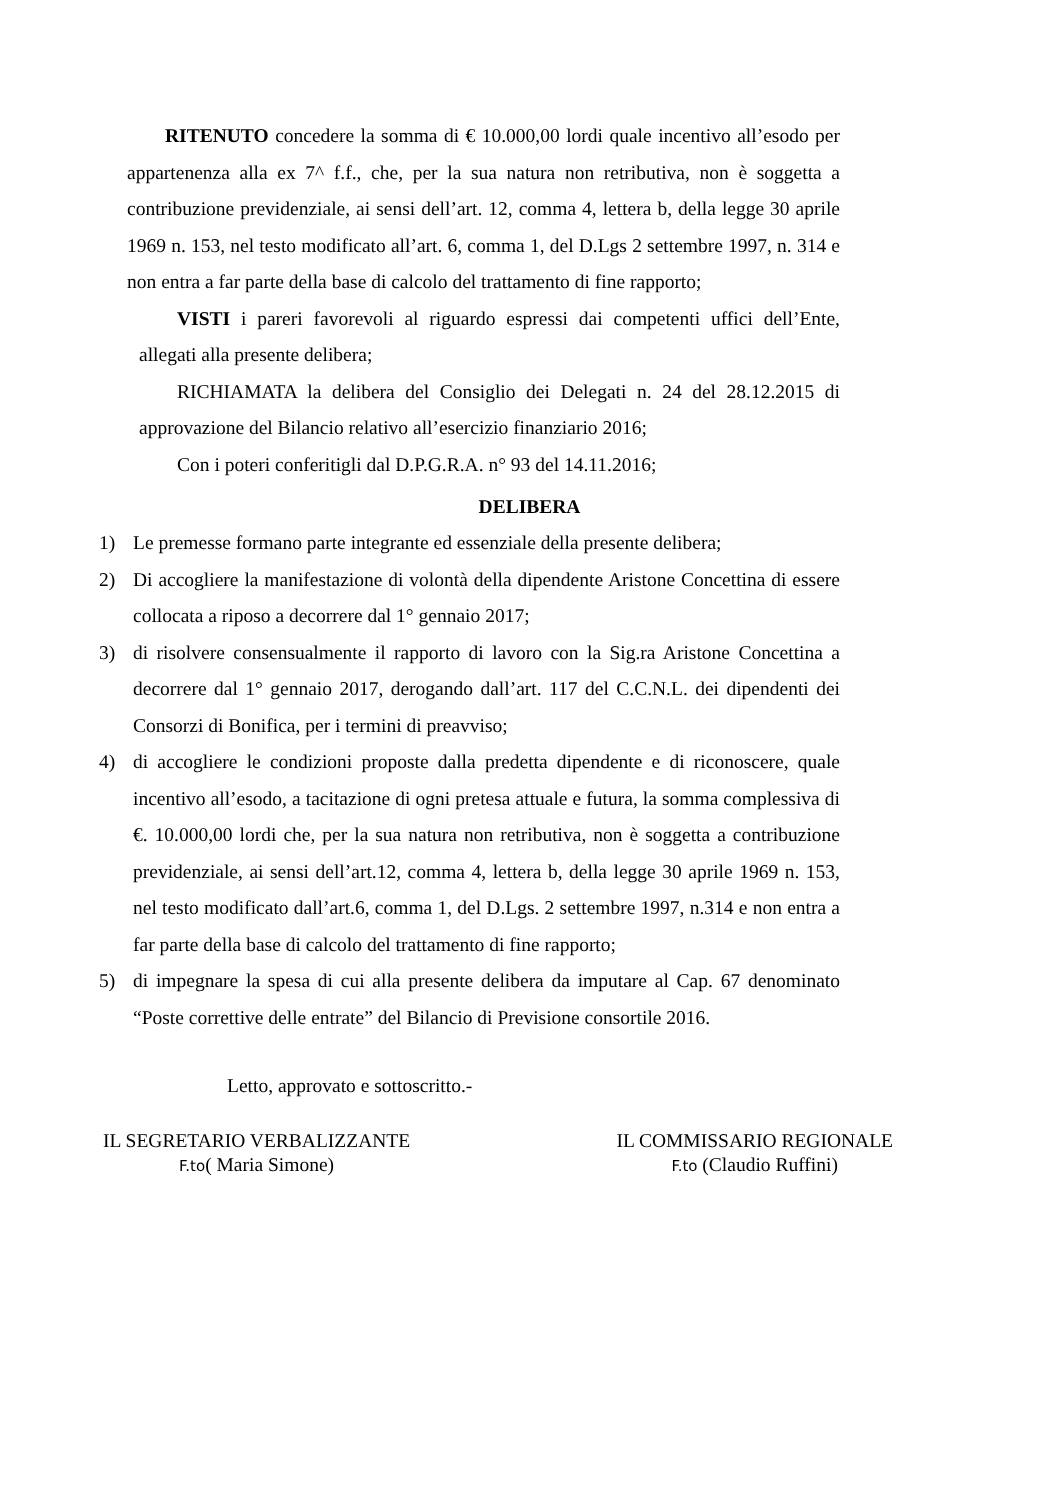RITENUTO concedere la somma di € 10.000,00 lordi quale incentivo all’esodo per appartenenza alla ex 7^ f.f., che, per la sua natura non retributiva, non è soggetta a contribuzione previdenziale, ai sensi dell’art. 12, comma 4, lettera b, della legge 30 aprile 1969 n. 153, nel testo modificato all’art. 6, comma 1, del D.Lgs 2 settembre 1997, n. 314 e non entra a far parte della base di calcolo del trattamento di fine rapporto;
VISTI i pareri favorevoli al riguardo espressi dai competenti uffici dell’Ente, allegati alla presente delibera;
RICHIAMATA la delibera del Consiglio dei Delegati n. 24 del 28.12.2015 di approvazione del Bilancio relativo all’esercizio finanziario 2016;
Con i poteri conferitigli dal D.P.G.R.A. n° 93 del 14.11.2016;
DELIBERA
1) Le premesse formano parte integrante ed essenziale della presente delibera;
2) Di accogliere la manifestazione di volontà della dipendente Aristone Concettina di essere collocata a riposo a decorrere dal 1° gennaio 2017;
3) di risolvere consensualmente il rapporto di lavoro con la Sig.ra Aristone Concettina a decorrere dal 1° gennaio 2017, derogando dall’art. 117 del C.C.N.L. dei dipendenti dei Consorzi di Bonifica, per i termini di preavviso;
4) di accogliere le condizioni proposte dalla predetta dipendente e di riconoscere, quale incentivo all’esodo, a tacitazione di ogni pretesa attuale e futura, la somma complessiva di €. 10.000,00 lordi che, per la sua natura non retributiva, non è soggetta a contribuzione previdenziale, ai sensi dell’art.12, comma 4, lettera b, della legge 30 aprile 1969 n. 153, nel testo modificato dall’art.6, comma 1, del D.Lgs. 2 settembre 1997, n.314 e non entra a far parte della base di calcolo del trattamento di fine rapporto;
5) di impegnare la spesa di cui alla presente delibera da imputare al Cap. 67 denominato “Poste correttive delle entrate” del Bilancio di Previsione consortile 2016.
Letto, approvato e sottoscritto.-
IL SEGRETARIO VERBALIZZANTE
F.to( Maria Simone)
IL COMMISSARIO REGIONALE
F.to (Claudio Ruffini)